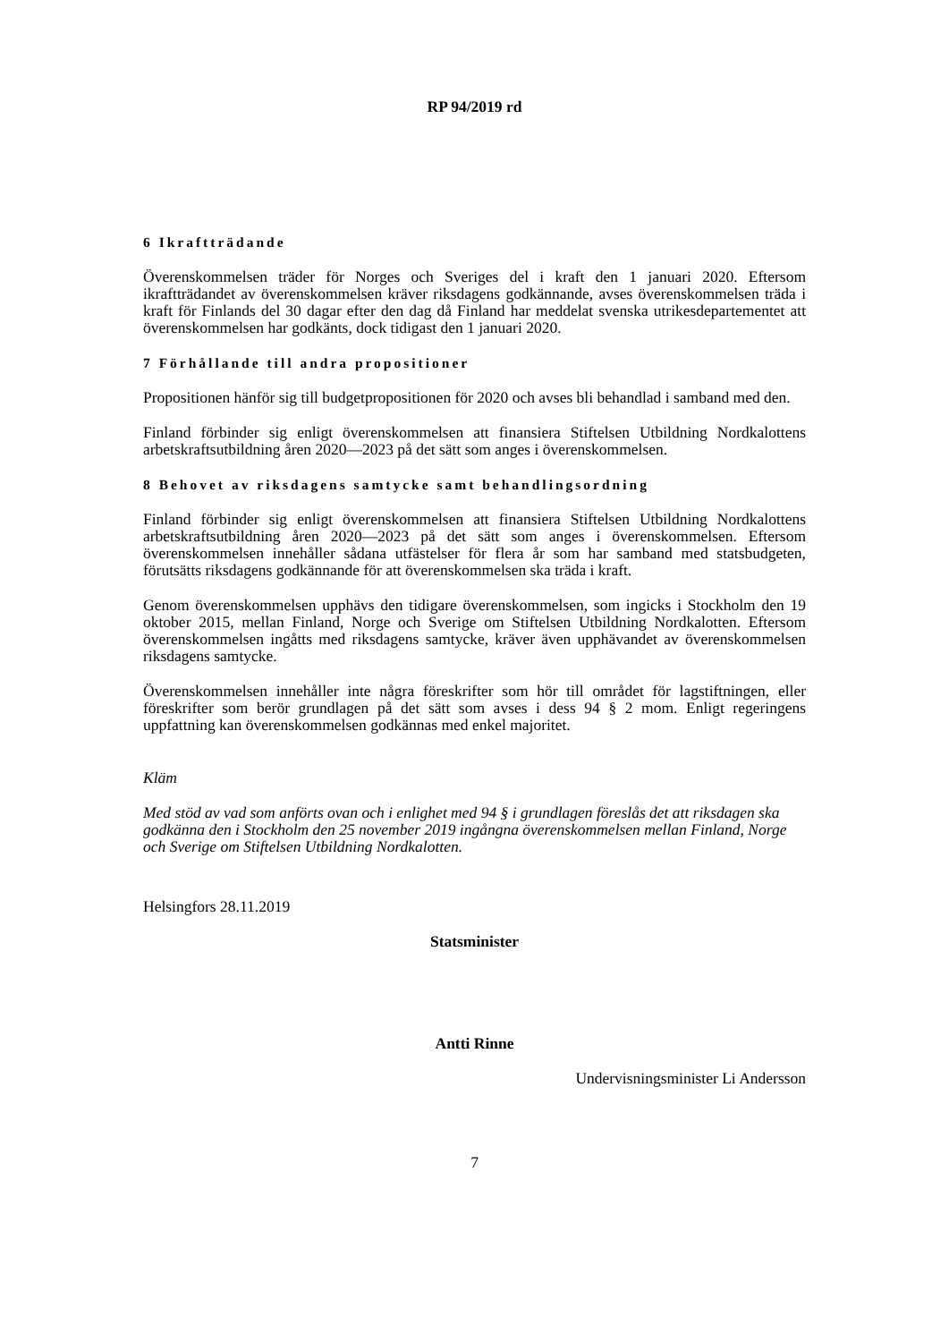RP 94/2019 rd
6 Ikraftträdande
Överenskommelsen träder för Norges och Sveriges del i kraft den 1 januari 2020. Eftersom ikraftträdandet av överenskommelsen kräver riksdagens godkännande, avses överenskommelsen träda i kraft för Finlands del 30 dagar efter den dag då Finland har meddelat svenska utrikesdepartementet att överenskommelsen har godkänts, dock tidigast den 1 januari 2020.
7 Förhållande till andra propositioner
Propositionen hänför sig till budgetpropositionen för 2020 och avses bli behandlad i samband med den.
Finland förbinder sig enligt överenskommelsen att finansiera Stiftelsen Utbildning Nordkalottens arbetskraftsutbildning åren 2020—2023 på det sätt som anges i överenskommelsen.
8 Behovet av riksdagens samtycke samt behandlingsordning
Finland förbinder sig enligt överenskommelsen att finansiera Stiftelsen Utbildning Nordkalottens arbetskraftsutbildning åren 2020—2023 på det sätt som anges i överenskommelsen. Eftersom överenskommelsen innehåller sådana utfästelser för flera år som har samband med statsbudgeten, förutsätts riksdagens godkännande för att överenskommelsen ska träda i kraft.
Genom överenskommelsen upphävs den tidigare överenskommelsen, som ingicks i Stockholm den 19 oktober 2015, mellan Finland, Norge och Sverige om Stiftelsen Utbildning Nordkalotten. Eftersom överenskommelsen ingåtts med riksdagens samtycke, kräver även upphävandet av överenskommelsen riksdagens samtycke.
Överenskommelsen innehåller inte några föreskrifter som hör till området för lagstiftningen, eller föreskrifter som berör grundlagen på det sätt som avses i dess 94 § 2 mom. Enligt regeringens uppfattning kan överenskommelsen godkännas med enkel majoritet.
Kläm
Med stöd av vad som anförts ovan och i enlighet med 94 § i grundlagen föreslås det att riksdagen ska godkänna den i Stockholm den 25 november 2019 ingångna överenskommelsen mellan Finland, Norge och Sverige om Stiftelsen Utbildning Nordkalotten.
Helsingfors 28.11.2019
Statsminister
Antti Rinne
Undervisningsminister Li Andersson
7